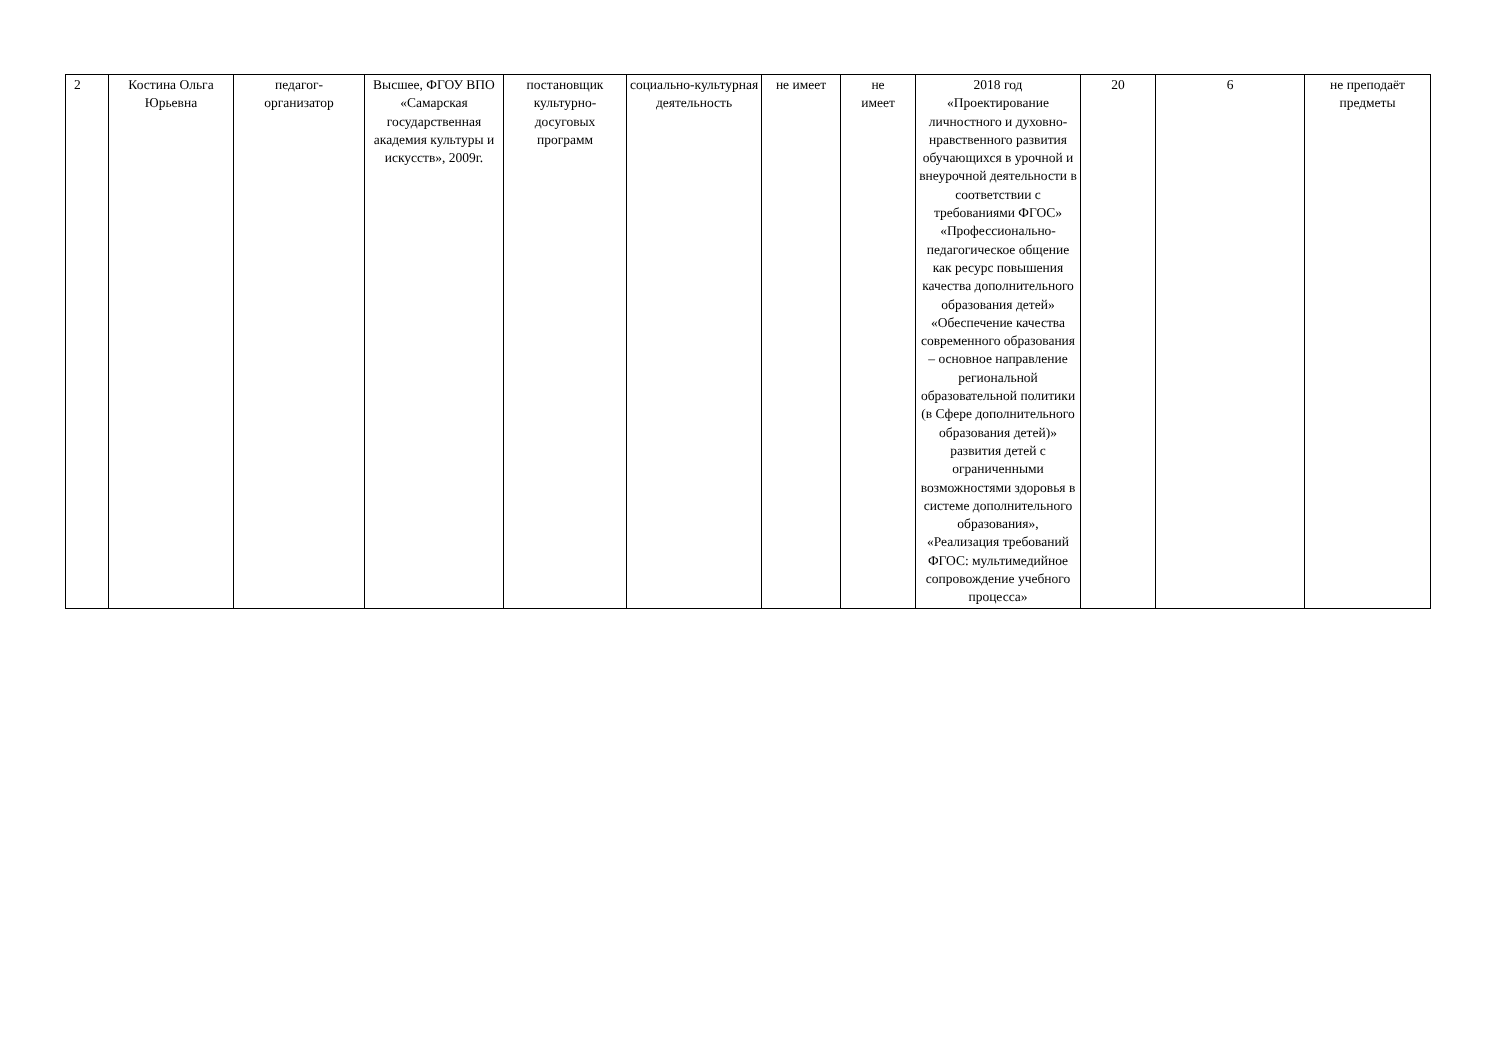| 2 | Костина Ольга Юрьевна | педагог- организатор | Высшее, ФГОУ ВПО «Самарская государственная академия культуры и искусств», 2009г. | постановщик культурно-досуговых программ | социально-культурная деятельность | не имеет | не имеет | 2018 год «Проектирование личностного и духовно-нравственного развития обучающихся в урочной и внеурочной деятельности в соответствии с требованиями ФГОС» «Профессионально-педагогическое общение как ресурс повышения качества дополнительного образования детей» «Обеспечение качества современного образования – основное направление региональной образовательной политики (в Сфере дополнительного образования детей)» развития детей с ограниченными возможностями здоровья в системе дополнительного образования», «Реализация требований ФГОС: мультимедийное сопровождение учебного процесса» | 20 | 6 | не преподаёт предметы |